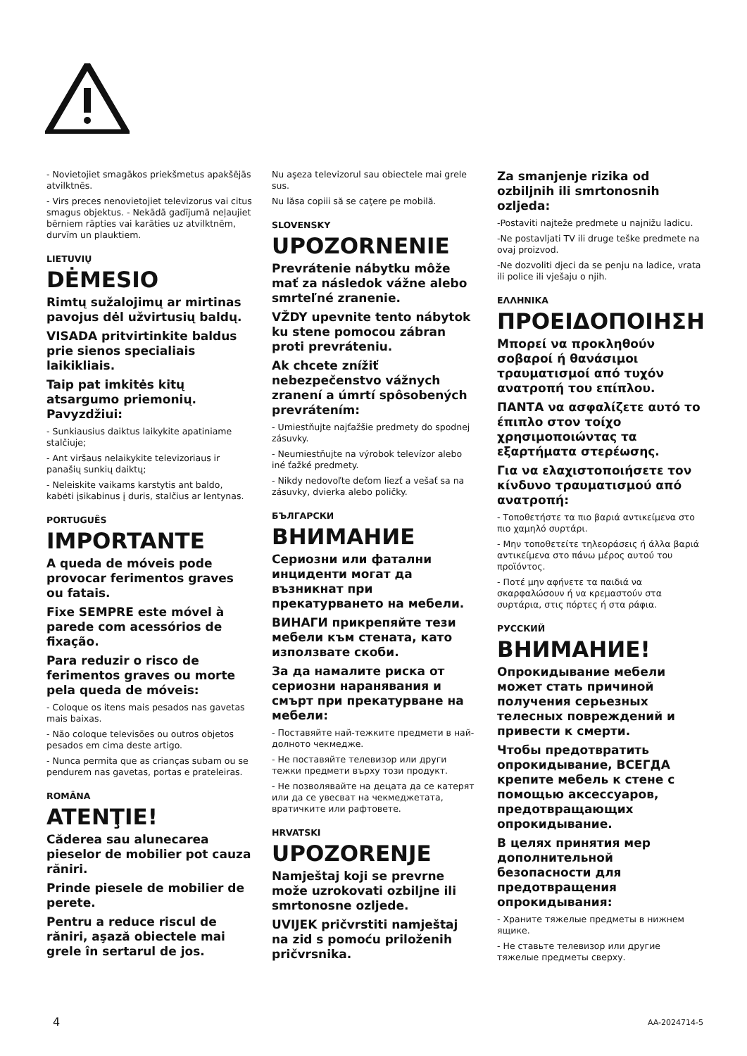- Novietojiet smagākos priekšmetus apakšējās atvilktnēs.
- Virs preces nenovietojiet televizorus vai citus smagus objektus. - Nekādā gadījumā neļaujiet bērniem rāpties vai karāties uz atvilktnēm, durvīm un plauktiem.
LIETUVIŲ
DĖMESIO
Rimtų sužalojimų ar mirtinas pavojus dėl užvirtusių baldų.
VISADA pritvirtinkite baldus prie sienos specialiais laikikliais.
Taip pat imkitės kitų atsargumo priemonių. Pavyzdžiui:
- Sunkiausius daiktus laikykite apatiniame stalčiuje;
- Ant viršaus nelaikykite televizoriaus ir panašių sunkių daiktų;
- Neleiskite vaikams karstytis ant baldo, kabėti įsikabinus į duris, stalčius ar lentynas.
PORTUGUÊS
IMPORTANTE
A queda de móveis pode provocar ferimentos graves ou fatais.
Fixe SEMPRE este móvel à parede com acessórios de fixação.
Para reduzir o risco de ferimentos graves ou morte pela queda de móveis:
- Coloque os itens mais pesados nas gavetas mais baixas.
- Não coloque televisões ou outros objetos pesados em cima deste artigo.
- Nunca permita que as crianças subam ou se pendurem nas gavetas, portas e prateleiras.
ROMÂNA
ATENŢIE!
Căderea sau alunecarea pieselor de mobilier pot cauza răniri.
Prinde piesele de mobilier de perete.
Pentru a reduce riscul de răniri, aşază obiectele mai grele în sertarul de jos.
Nu aşeza televizorul sau obiectele mai grele sus.
Nu lăsa copiii să se caţere pe mobilă.
SLOVENSKY
UPOZORNENIE
Prevrátenie nábytku môže mať za následok vážne alebo smrteľné zranenie.
VŽDY upevnite tento nábytok ku stene pomocou zábran proti prevráteniu.
Ak chcete znížiť nebezpečenstvo vážnych zranení a úmrtí spôsobených prevrátením:
- Umiestňujte najťažšie predmety do spodnej zásuvky.
- Neumiestňujte na výrobok televízor alebo iné ťažké predmety.
- Nikdy nedovoľte deťom liezť a vešať sa na zásuvky, dvierka alebo poličky.
БЪЛГАРСКИ
ВНИМАНИЕ
Сериозни или фатални инциденти могат да възникнат при прекатурването на мебели.
ВИНАГИ прикрепяйте тези мебели към стената, като използвате скоби.
За да намалите риска от сериозни наранявания и смърт при прекатурване на мебели:
- Поставяйте най-тежките предмети в най-долното чекмедже.
- Не поставяйте телевизор или други тежки предмети върху този продукт.
- Не позволявайте на децата да се катерят или да се увесват на чекмеджетата, вратичките или рафтовете.
HRVATSKI
UPOZORENJE
Namještaj koji se prevrne može uzrokovati ozbiljne ili smrtonosne ozljede.
UVIJEK pričvrstiti namještaj na zid s pomoću priloženih pričvrsnika.
Za smanjenje rizika od ozbiljnih ili smrtonosnih ozljeda:
-Postaviti najteže predmete u najnižu ladicu.
-Ne postavljati TV ili druge teške predmete na ovaj proizvod.
-Ne dozvoliti djeci da se penju na ladice, vrata ili police ili vješaju o njih.
ΕΛΛΗΝΙΚΑ
ΠΡΟΕΙΔΟΠΟΙΗΣΗ
Μπορεί να προκληθούν σοβαροί ή θανάσιμοι τραυματισμοί από τυχόν ανατροπή του επίπλου.
ΠΑΝΤΑ να ασφαλίζετε αυτό το έπιπλο στον τοίχο χρησιμοποιώντας τα εξαρτήματα στερέωσης.
Για να ελαχιστοποιήσετε τον κίνδυνο τραυματισμού από ανατροπή:
- Τοποθετήστε τα πιο βαριά αντικείμενα στο πιο χαμηλό συρτάρι.
- Μην τοποθετείτε τηλεοράσεις ή άλλα βαριά αντικείμενα στο πάνω μέρος αυτού του προϊόντος.
- Ποτέ μην αφήνετε τα παιδιά να σκαρφαλώσουν ή να κρεμαστούν στα συρτάρια, στις πόρτες ή στα ράφια.
РУССКИЙ
ВНИМАНИЕ!
Опрокидывание мебели может стать причиной получения серьезных телесных повреждений и привести к смерти.
Чтобы предотвратить опрокидывание, ВСЕГДА крепите мебель к стене с помощью аксессуаров, предотвращающих опрокидывание.
В целях принятия мер дополнительной безопасности для предотвращения опрокидывания:
- Храните тяжелые предметы в нижнем ящике.
- Не ставьте телевизор или другие тяжелые предметы сверху.
4 AA-2024714-5